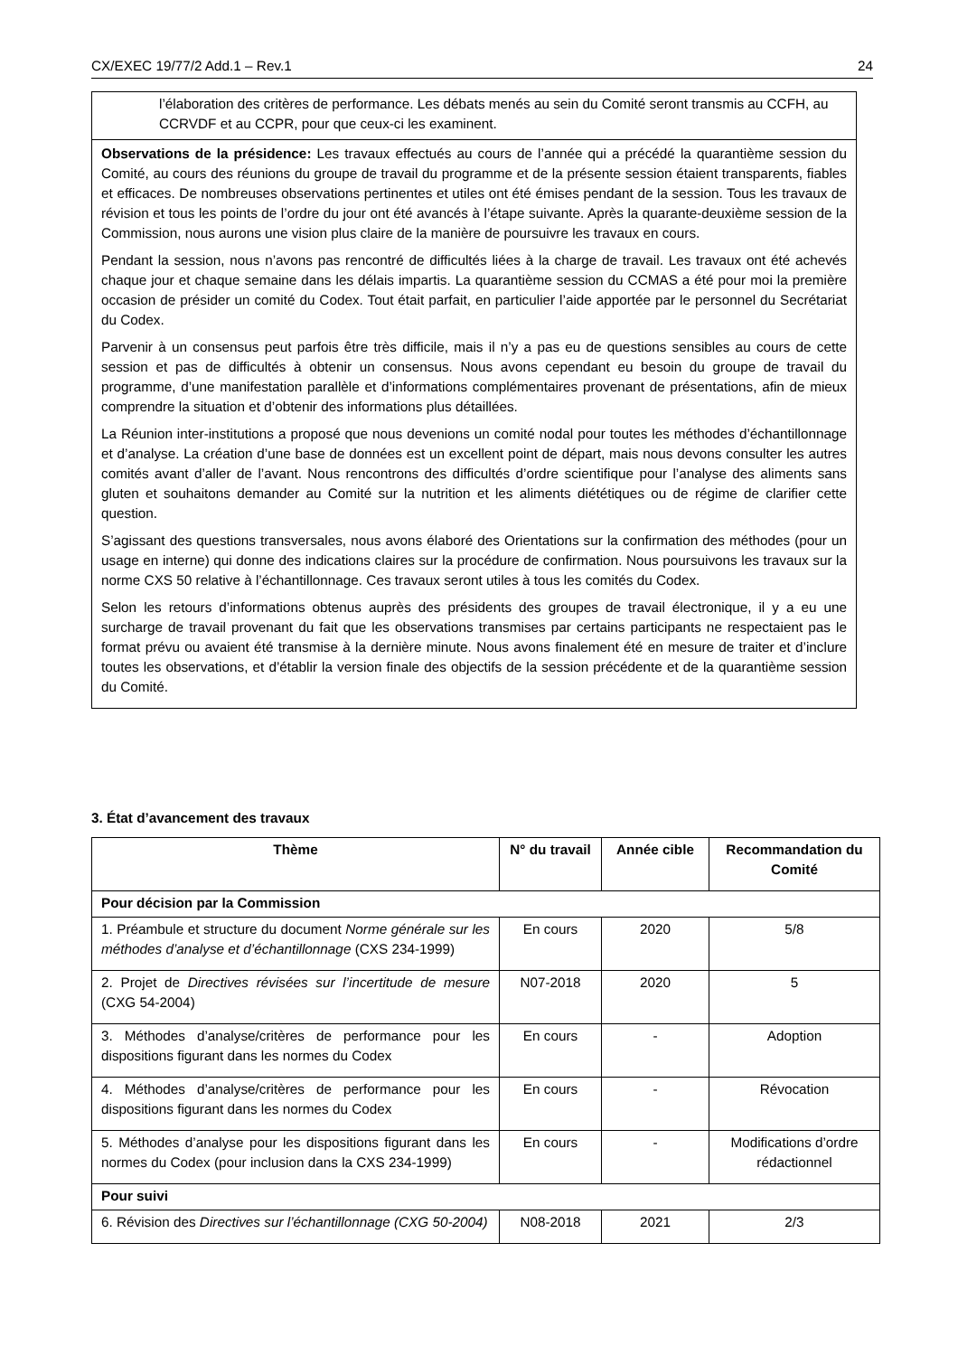CX/EXEC 19/77/2 Add.1 – Rev.1 24
l’élaboration des critères de performance. Les débats menés au sein du Comité seront transmis au CCFH, au CCRVDF et au CCPR, pour que ceux-ci les examinent.
Observations de la présidence: Les travaux effectués au cours de l’année qui a précédé la quarantième session du Comité, au cours des réunions du groupe de travail du programme et de la présente session étaient transparents, fiables et efficaces. De nombreuses observations pertinentes et utiles ont été émises pendant de la session. Tous les travaux de révision et tous les points de l’ordre du jour ont été avancés à l’étape suivante. Après la quarante-deuxième session de la Commission, nous aurons une vision plus claire de la manière de poursuivre les travaux en cours.
Pendant la session, nous n’avons pas rencontré de difficultés liées à la charge de travail. Les travaux ont été achevés chaque jour et chaque semaine dans les délais impartis. La quarantième session du CCMAS a été pour moi la première occasion de présider un comité du Codex. Tout était parfait, en particulier l’aide apportée par le personnel du Secrétariat du Codex.
Parvenir à un consensus peut parfois être très difficile, mais il n’y a pas eu de questions sensibles au cours de cette session et pas de difficultés à obtenir un consensus. Nous avons cependant eu besoin du groupe de travail du programme, d’une manifestation parallèle et d’informations complémentaires provenant de présentations, afin de mieux comprendre la situation et d’obtenir des informations plus détaillées.
La Réunion inter-institutions a proposé que nous devenions un comité nodal pour toutes les méthodes d’échantillonnage et d’analyse. La création d’une base de données est un excellent point de départ, mais nous devons consulter les autres comités avant d’aller de l’avant. Nous rencontrons des difficultés d’ordre scientifique pour l’analyse des aliments sans gluten et souhaitons demander au Comité sur la nutrition et les aliments diététiques ou de régime de clarifier cette question.
S’agissant des questions transversales, nous avons élaboré des Orientations sur la confirmation des méthodes (pour un usage en interne) qui donne des indications claires sur la procédure de confirmation. Nous poursuivons les travaux sur la norme CXS 50 relative à l’échantillonnage. Ces travaux seront utiles à tous les comités du Codex.
Selon les retours d’informations obtenus auprès des présidents des groupes de travail électronique, il y a eu une surcharge de travail provenant du fait que les observations transmises par certains participants ne respectaient pas le format prévu ou avaient été transmise à la dernière minute. Nous avons finalement été en mesure de traiter et d’inclure toutes les observations, et d’établir la version finale des objectifs de la session précédente et de la quarantième session du Comité.
3. État d’avancement des travaux
| Thème | N° du travail | Année cible | Recommandation du Comité |
| --- | --- | --- | --- |
| Pour décision par la Commission | | | |
| 1. Préambule et structure du document Norme générale sur les méthodes d’analyse et d’échantillonnage (CXS 234-1999) | En cours | 2020 | 5/8 |
| 2. Projet de Directives révisées sur l’incertitude de mesure (CXG 54-2004) | N07-2018 | 2020 | 5 |
| 3. Méthodes d’analyse/critères de performance pour les dispositions figurant dans les normes du Codex | En cours | - | Adoption |
| 4. Méthodes d’analyse/critères de performance pour les dispositions figurant dans les normes du Codex | En cours | - | Révocation |
| 5. Méthodes d’analyse pour les dispositions figurant dans les normes du Codex (pour inclusion dans la CXS 234-1999) | En cours | - | Modifications d’ordre rédactionnel |
| Pour suivi | | | |
| 6. Révision des Directives sur l’échantillonnage (CXG 50-2004) | N08-2018 | 2021 | 2/3 |